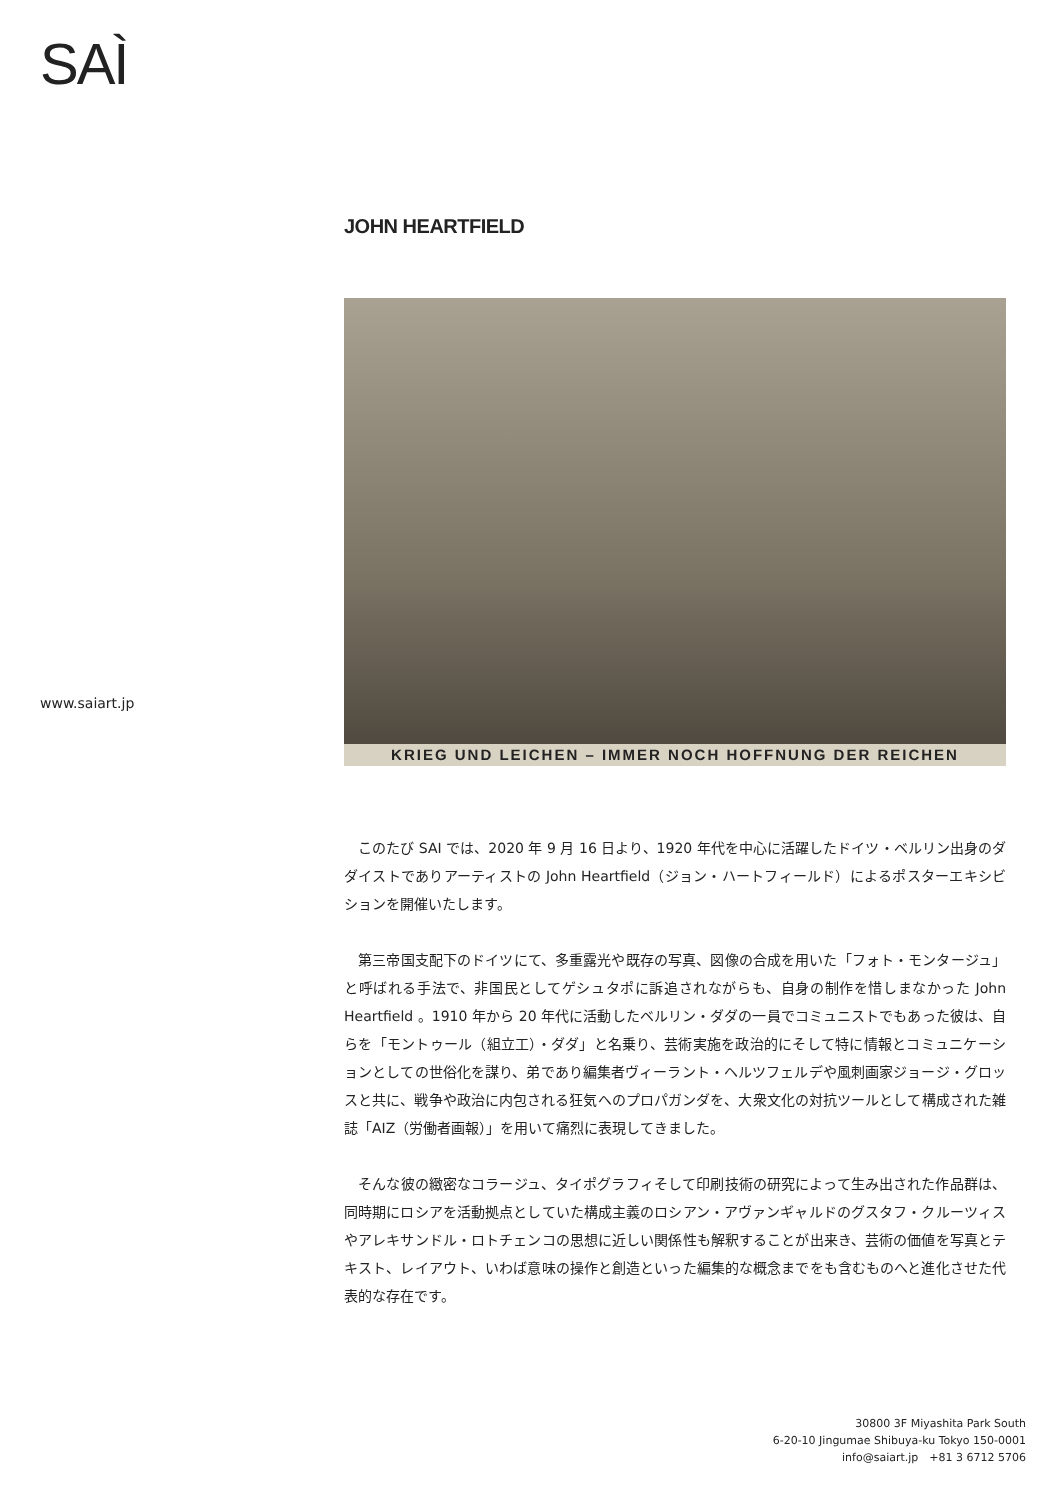SAÌ
JOHN HEARTFIELD
KRIEG UND LEICHEN – IMMER NOCH HOFFNUNG DER REICHEN
　このたび SAI では、2020 年 9 月 16 日より、1920 年代を中心に活躍したドイツ・ベルリン出身のダダイストでありアーティストの John Heartfield（ジョン・ハートフィールド）によるポスターエキシビションを開催いたします。
　第三帝国支配下のドイツにて、多重露光や既存の写真、図像の合成を用いた「フォト・モンタージュ」と呼ばれる手法で、非国民としてゲシュタポに訴追されながらも、自身の制作を惜しまなかった John Heartfield 。1910 年から 20 年代に活動したベルリン・ダダの一員でコミュニストでもあった彼は、自らを「モントゥール（組立工）・ダダ」と名乗り、芸術実施を政治的にそして特に情報とコミュニケーションとしての世俗化を謀り、弟であり編集者ヴィーラント・ヘルツフェルデや風刺画家ジョージ・グロッスと共に、戦争や政治に内包される狂気へのプロパガンダを、大衆文化の対抗ツールとして構成された雑誌「AIZ（労働者画報）」を用いて痛烈に表現してきました。
　そんな彼の緻密なコラージュ、タイポグラフィそして印刷技術の研究によって生み出された作品群は、同時期にロシアを活動拠点としていた構成主義のロシアン・アヴァンギャルドのグスタフ・クルーツィスやアレキサンドル・ロトチェンコの思想に近しい関係性も解釈することが出来き、芸術の価値を写真とテキスト、レイアウト、いわば意味の操作と創造といった編集的な概念までをも含むものへと進化させた代表的な存在です。
www.saiart.jp
30800 3F Miyashita Park South
6-20-10 Jingumae Shibuya-ku Tokyo 150-0001
info@saiart.jp　+81 3 6712 5706